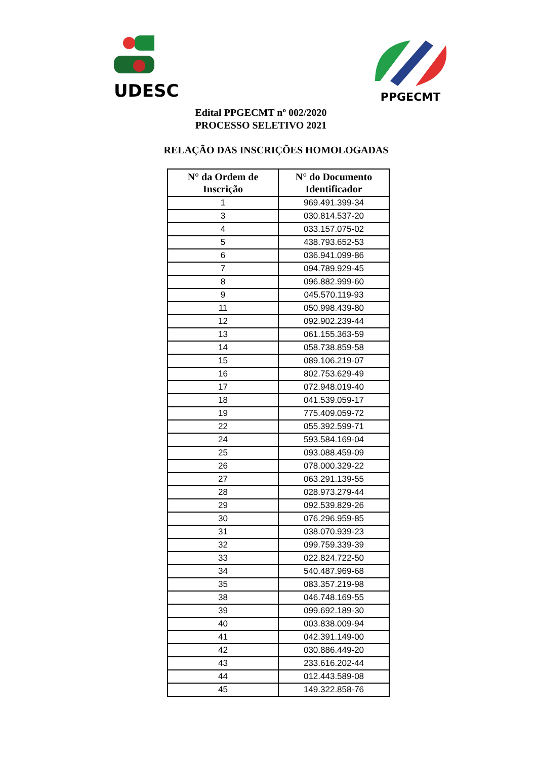UDESC
PPGECMT
Edital PPGECMT nº 002/2020
PROCESSO SELETIVO 2021
RELAÇÃO DAS INSCRIÇÕES HOMOLOGADAS
| N° da Ordem de Inscrição | N° do Documento Identificador |
| --- | --- |
| 1 | 969.491.399-34 |
| 3 | 030.814.537-20 |
| 4 | 033.157.075-02 |
| 5 | 438.793.652-53 |
| 6 | 036.941.099-86 |
| 7 | 094.789.929-45 |
| 8 | 096.882.999-60 |
| 9 | 045.570.119-93 |
| 11 | 050.998.439-80 |
| 12 | 092.902.239-44 |
| 13 | 061.155.363-59 |
| 14 | 058.738.859-58 |
| 15 | 089.106.219-07 |
| 16 | 802.753.629-49 |
| 17 | 072.948.019-40 |
| 18 | 041.539.059-17 |
| 19 | 775.409.059-72 |
| 22 | 055.392.599-71 |
| 24 | 593.584.169-04 |
| 25 | 093.088.459-09 |
| 26 | 078.000.329-22 |
| 27 | 063.291.139-55 |
| 28 | 028.973.279-44 |
| 29 | 092.539.829-26 |
| 30 | 076.296.959-85 |
| 31 | 038.070.939-23 |
| 32 | 099.759.339-39 |
| 33 | 022.824.722-50 |
| 34 | 540.487.969-68 |
| 35 | 083.357.219-98 |
| 38 | 046.748.169-55 |
| 39 | 099.692.189-30 |
| 40 | 003.838.009-94 |
| 41 | 042.391.149-00 |
| 42 | 030.886.449-20 |
| 43 | 233.616.202-44 |
| 44 | 012.443.589-08 |
| 45 | 149.322.858-76 |